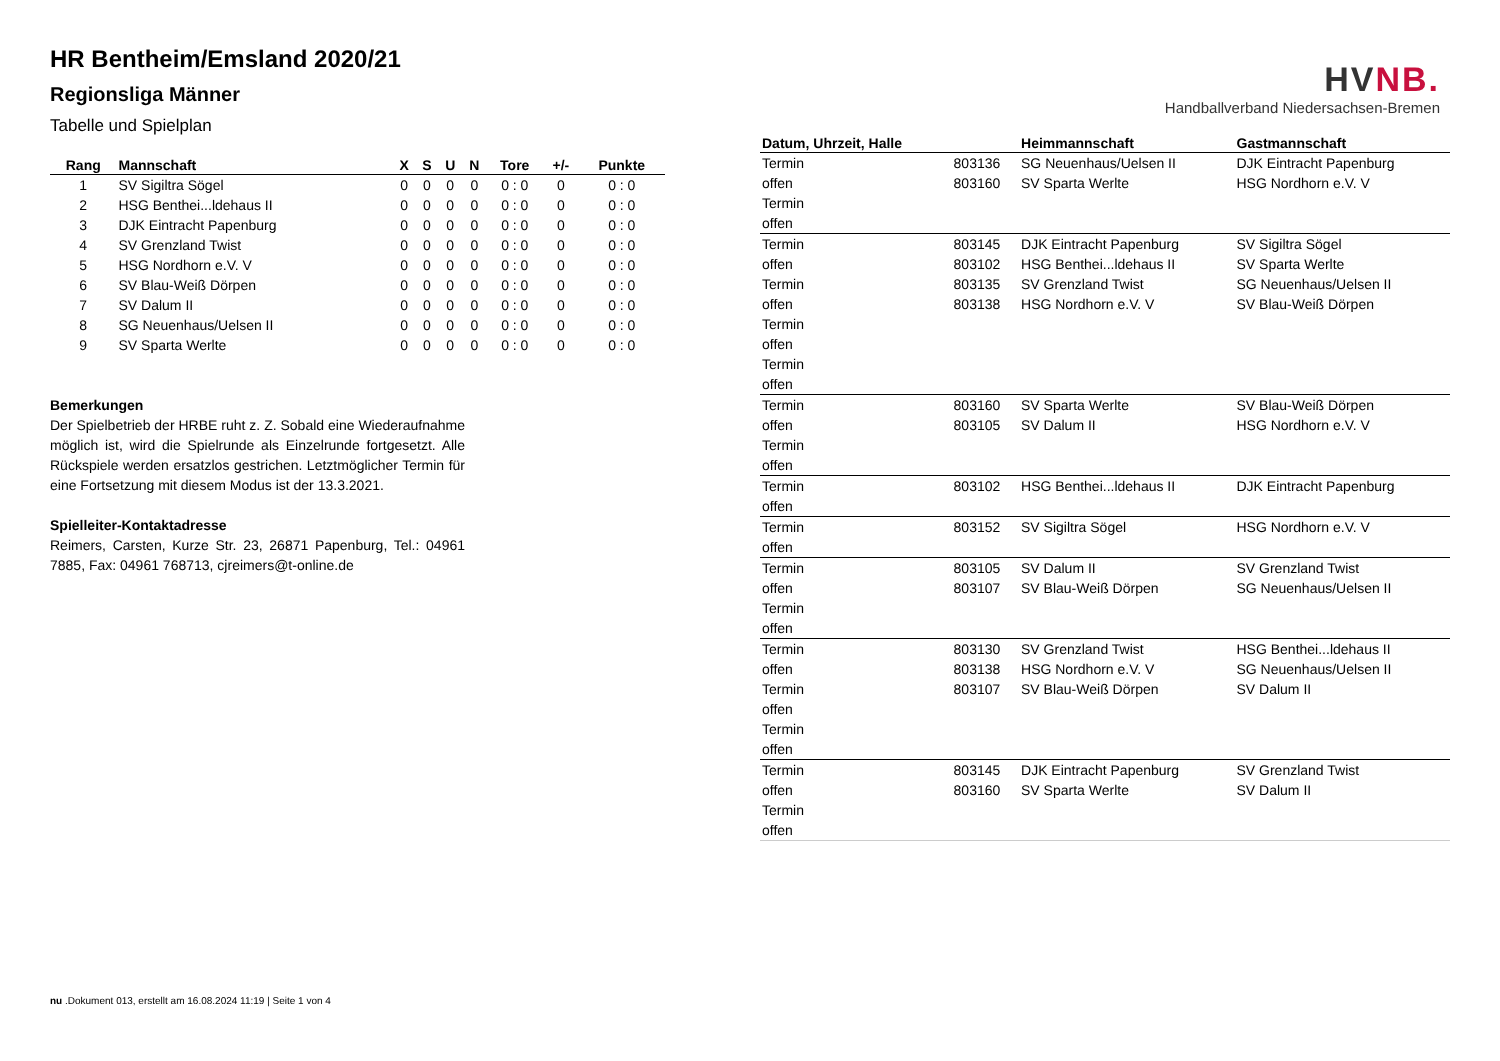HVNB.
Handballverband Niedersachsen-Bremen
HR Bentheim/Emsland 2020/21
Regionsliga Männer
Tabelle und Spielplan
| Rang | Mannschaft | X | S | U | N | Tore | +/- | Punkte |
| --- | --- | --- | --- | --- | --- | --- | --- | --- |
| 1 | SV Sigiltra Sögel | 0 | 0 | 0 | 0 | 0 : 0 | 0 | 0 : 0 |
| 2 | HSG Benthei...ldehaus II | 0 | 0 | 0 | 0 | 0 : 0 | 0 | 0 : 0 |
| 3 | DJK Eintracht Papenburg | 0 | 0 | 0 | 0 | 0 : 0 | 0 | 0 : 0 |
| 4 | SV Grenzland Twist | 0 | 0 | 0 | 0 | 0 : 0 | 0 | 0 : 0 |
| 5 | HSG Nordhorn e.V. V | 0 | 0 | 0 | 0 | 0 : 0 | 0 | 0 : 0 |
| 6 | SV Blau-Weiß Dörpen | 0 | 0 | 0 | 0 | 0 : 0 | 0 | 0 : 0 |
| 7 | SV Dalum II | 0 | 0 | 0 | 0 | 0 : 0 | 0 | 0 : 0 |
| 8 | SG Neuenhaus/Uelsen II | 0 | 0 | 0 | 0 | 0 : 0 | 0 | 0 : 0 |
| 9 | SV Sparta Werlte | 0 | 0 | 0 | 0 | 0 : 0 | 0 | 0 : 0 |
Bemerkungen
Der Spielbetrieb der HRBE ruht z. Z. Sobald eine Wiederaufnahme möglich ist, wird die Spielrunde als Einzelrunde fortgesetzt. Alle Rückspiele werden ersatzlos gestrichen. Letztmöglicher Termin für eine Fortsetzung mit diesem Modus ist der 13.3.2021.
Spielleiter-Kontaktadresse
Reimers, Carsten, Kurze Str. 23, 26871 Papenburg, Tel.: 04961 7885, Fax: 04961 768713, cjreimers@t-online.de
| Datum, Uhrzeit, Halle | | Heimmannschaft | Gastmannschaft |
| --- | --- | --- | --- |
| Termin | 803136 | SG Neuenhaus/Uelsen II | DJK Eintracht Papenburg |
| offen | 803160 | SV Sparta Werlte | HSG Nordhorn e.V. V |
| Termin | | | |
| offen | | | |
| Termin | 803145 | DJK Eintracht Papenburg | SV Sigiltra Sögel |
| offen | 803102 | HSG Benthei...ldehaus II | SV Sparta Werlte |
| Termin | 803135 | SV Grenzland Twist | SG Neuenhaus/Uelsen II |
| offen | 803138 | HSG Nordhorn e.V. V | SV Blau-Weiß Dörpen |
| Termin | | | |
| offen | | | |
| Termin | | | |
| offen | | | |
| Termin | 803160 | SV Sparta Werlte | SV Blau-Weiß Dörpen |
| offen | 803105 | SV Dalum II | HSG Nordhorn e.V. V |
| Termin | | | |
| offen | | | |
| Termin | 803102 | HSG Benthei...ldehaus II | DJK Eintracht Papenburg |
| offen | | | |
| Termin | 803152 | SV Sigiltra Sögel | HSG Nordhorn e.V. V |
| offen | | | |
| Termin | 803105 | SV Dalum II | SV Grenzland Twist |
| offen | 803107 | SV Blau-Weiß Dörpen | SG Neuenhaus/Uelsen II |
| Termin | | | |
| offen | | | |
| Termin | 803130 | SV Grenzland Twist | HSG Benthei...ldehaus II |
| offen | 803138 | HSG Nordhorn e.V. V | SG Neuenhaus/Uelsen II |
| Termin | 803107 | SV Blau-Weiß Dörpen | SV Dalum II |
| offen | | | |
| Termin | | | |
| offen | | | |
| Termin | 803145 | DJK Eintracht Papenburg | SV Grenzland Twist |
| offen | 803160 | SV Sparta Werlte | SV Dalum II |
| Termin | | | |
| offen | | | |
nu .Dokument 013, erstellt am 16.08.2024 11:19 | Seite 1 von 4